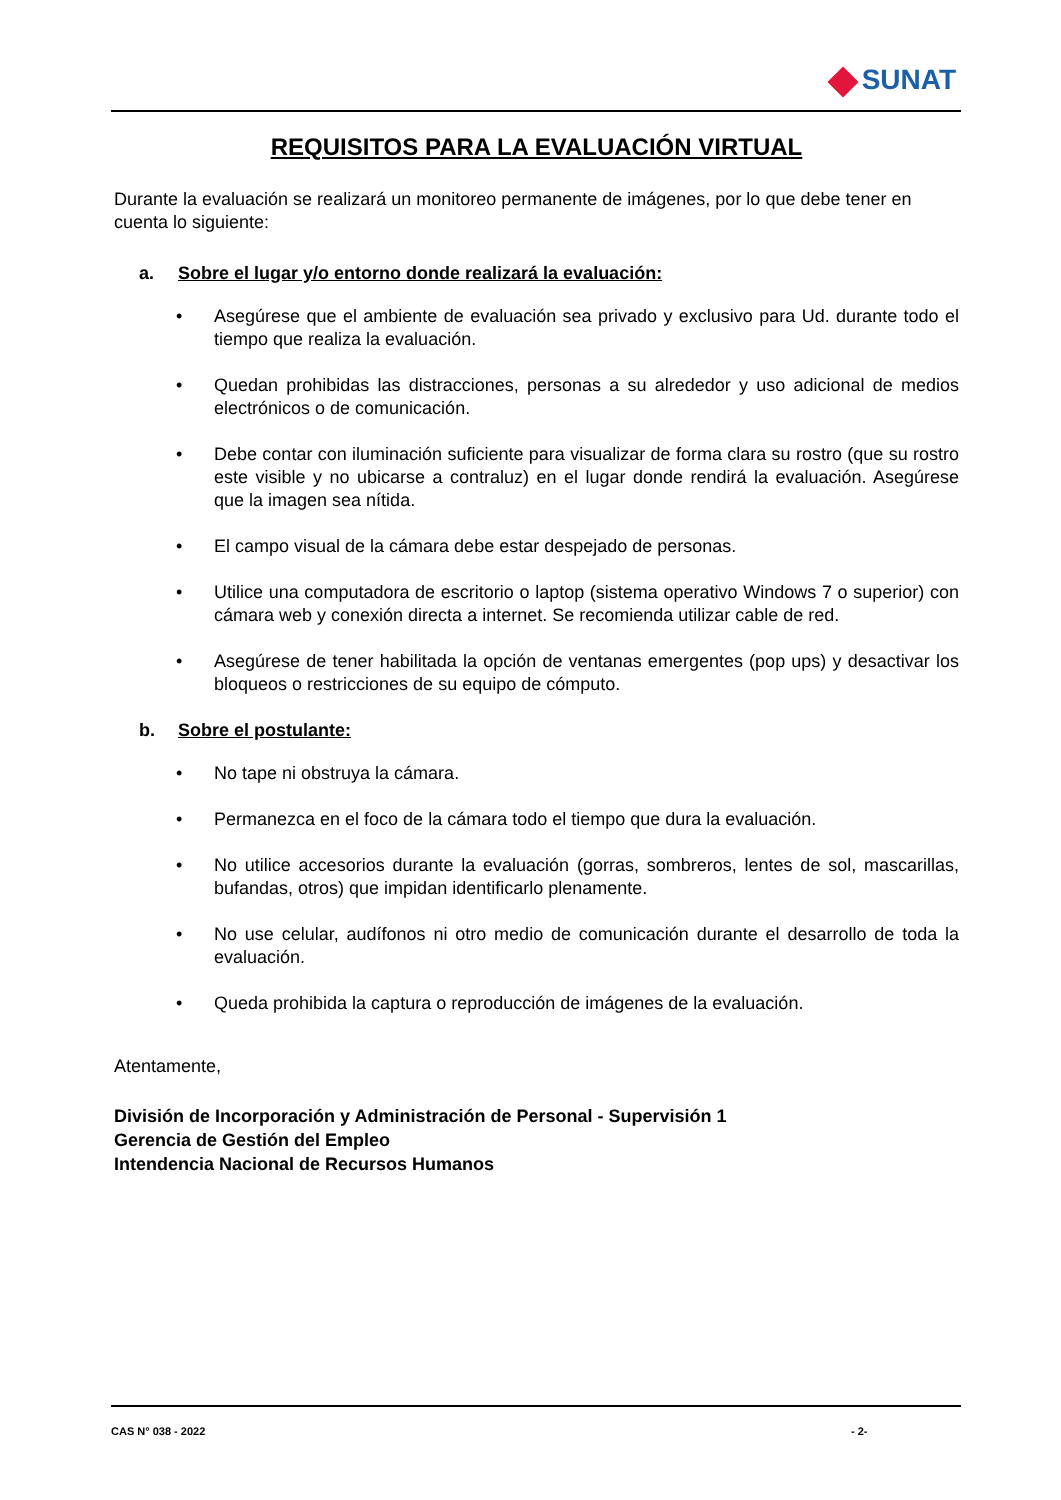SUNAT
REQUISITOS PARA LA EVALUACIÓN VIRTUAL
Durante la evaluación se realizará un monitoreo permanente de imágenes, por lo que debe tener en cuenta lo siguiente:
a. Sobre el lugar y/o entorno donde realizará la evaluación:
Asegúrese que el ambiente de evaluación sea privado y exclusivo para Ud. durante todo el tiempo que realiza la evaluación.
Quedan prohibidas las distracciones, personas a su alrededor y uso adicional de medios electrónicos o de comunicación.
Debe contar con iluminación suficiente para visualizar de forma clara su rostro (que su rostro este visible y no ubicarse a contraluz) en el lugar donde rendirá la evaluación. Asegúrese que la imagen sea nítida.
El campo visual de la cámara debe estar despejado de personas.
Utilice una computadora de escritorio o laptop (sistema operativo Windows 7 o superior) con cámara web y conexión directa a internet. Se recomienda utilizar cable de red.
Asegúrese de tener habilitada la opción de ventanas emergentes (pop ups) y desactivar los bloqueos o restricciones de su equipo de cómputo.
b. Sobre el postulante:
No tape ni obstruya la cámara.
Permanezca en el foco de la cámara todo el tiempo que dura la evaluación.
No utilice accesorios durante la evaluación (gorras, sombreros, lentes de sol, mascarillas, bufandas, otros) que impidan identificarlo plenamente.
No use celular, audífonos ni otro medio de comunicación durante el desarrollo de toda la evaluación.
Queda prohibida la captura o reproducción de imágenes de la evaluación.
Atentamente,
División de Incorporación y Administración de Personal - Supervisión 1
Gerencia de Gestión del Empleo
Intendencia Nacional de Recursos Humanos
CAS N° 038 - 2022 - 2-